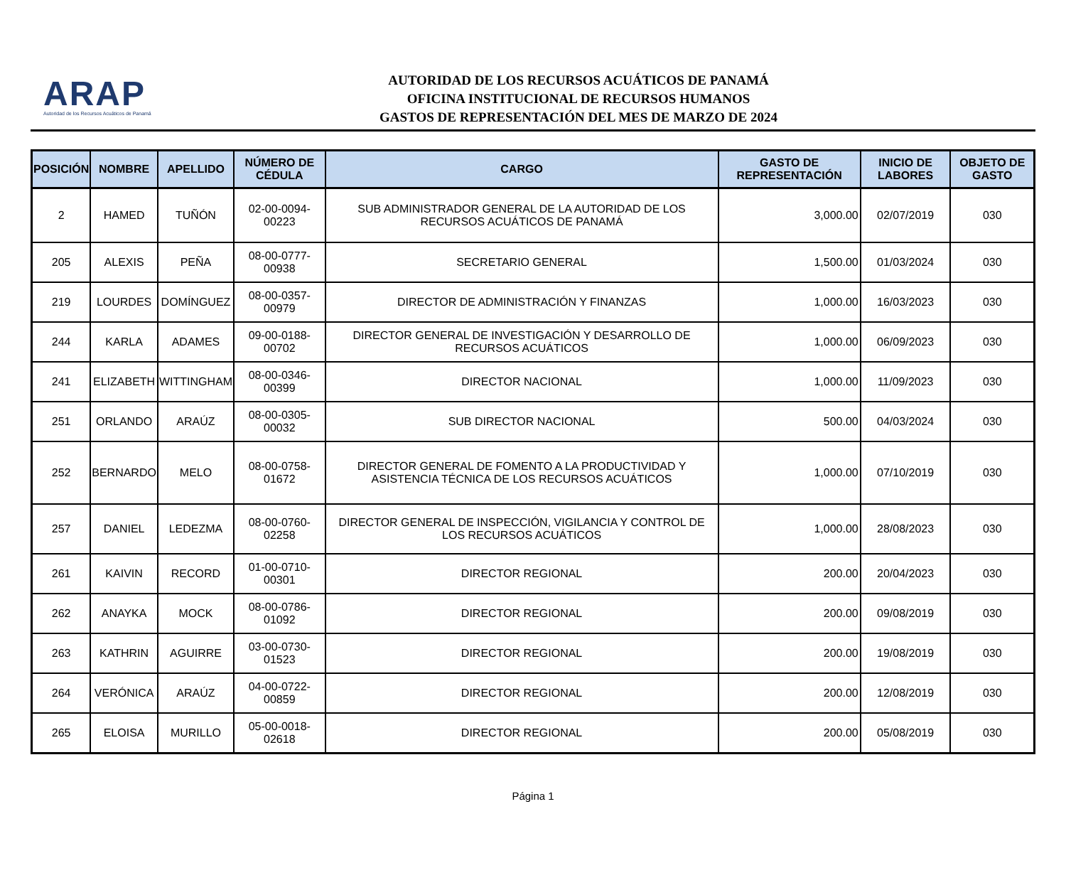ARAP
Autoridad de los Recursos Acuáticos de Panamá
AUTORIDAD DE LOS RECURSOS ACUÁTICOS DE PANAMÁ
OFICINA INSTITUCIONAL DE RECURSOS HUMANOS
GASTOS DE REPRESENTACIÓN DEL MES DE MARZO DE 2024
| POSICIÓN | NOMBRE | APELLIDO | NÚMERO DE CÉDULA | CARGO | GASTO DE REPRESENTACIÓN | INICIO DE LABORES | OBJETO DE GASTO |
| --- | --- | --- | --- | --- | --- | --- | --- |
| 2 | HAMED | TUÑÓN | 02-00-0094-00223 | SUB ADMINISTRADOR GENERAL DE LA AUTORIDAD DE LOS RECURSOS ACUÁTICOS DE PANAMÁ | 3,000.00 | 02/07/2019 | 030 |
| 205 | ALEXIS | PEÑA | 08-00-0777-00938 | SECRETARIO GENERAL | 1,500.00 | 01/03/2024 | 030 |
| 219 | LOURDES | DOMÍNGUEZ | 08-00-0357-00979 | DIRECTOR DE ADMINISTRACIÓN Y FINANZAS | 1,000.00 | 16/03/2023 | 030 |
| 244 | KARLA | ADAMES | 09-00-0188-00702 | DIRECTOR GENERAL DE INVESTIGACIÓN Y DESARROLLO DE RECURSOS ACUÁTICOS | 1,000.00 | 06/09/2023 | 030 |
| 241 | ELIZABETH | WITTINGHAM | 08-00-0346-00399 | DIRECTOR NACIONAL | 1,000.00 | 11/09/2023 | 030 |
| 251 | ORLANDO | ARAÚZ | 08-00-0305-00032 | SUB DIRECTOR NACIONAL | 500.00 | 04/03/2024 | 030 |
| 252 | BERNARDO | MELO | 08-00-0758-01672 | DIRECTOR GENERAL DE FOMENTO A LA PRODUCTIVIDAD Y ASISTENCIA TÉCNICA DE LOS RECURSOS ACUÁTICOS | 1,000.00 | 07/10/2019 | 030 |
| 257 | DANIEL | LEDEZMA | 08-00-0760-02258 | DIRECTOR GENERAL DE INSPECCIÓN, VIGILANCIA Y CONTROL DE LOS RECURSOS ACUÁTICOS | 1,000.00 | 28/08/2023 | 030 |
| 261 | KAIVIN | RECORD | 01-00-0710-00301 | DIRECTOR REGIONAL | 200.00 | 20/04/2023 | 030 |
| 262 | ANAYKA | MOCK | 08-00-0786-01092 | DIRECTOR REGIONAL | 200.00 | 09/08/2019 | 030 |
| 263 | KATHRIN | AGUIRRE | 03-00-0730-01523 | DIRECTOR REGIONAL | 200.00 | 19/08/2019 | 030 |
| 264 | VERÓNICA | ARAÚZ | 04-00-0722-00859 | DIRECTOR REGIONAL | 200.00 | 12/08/2019 | 030 |
| 265 | ELOISA | MURILLO | 05-00-0018-02618 | DIRECTOR REGIONAL | 200.00 | 05/08/2019 | 030 |
Página 1